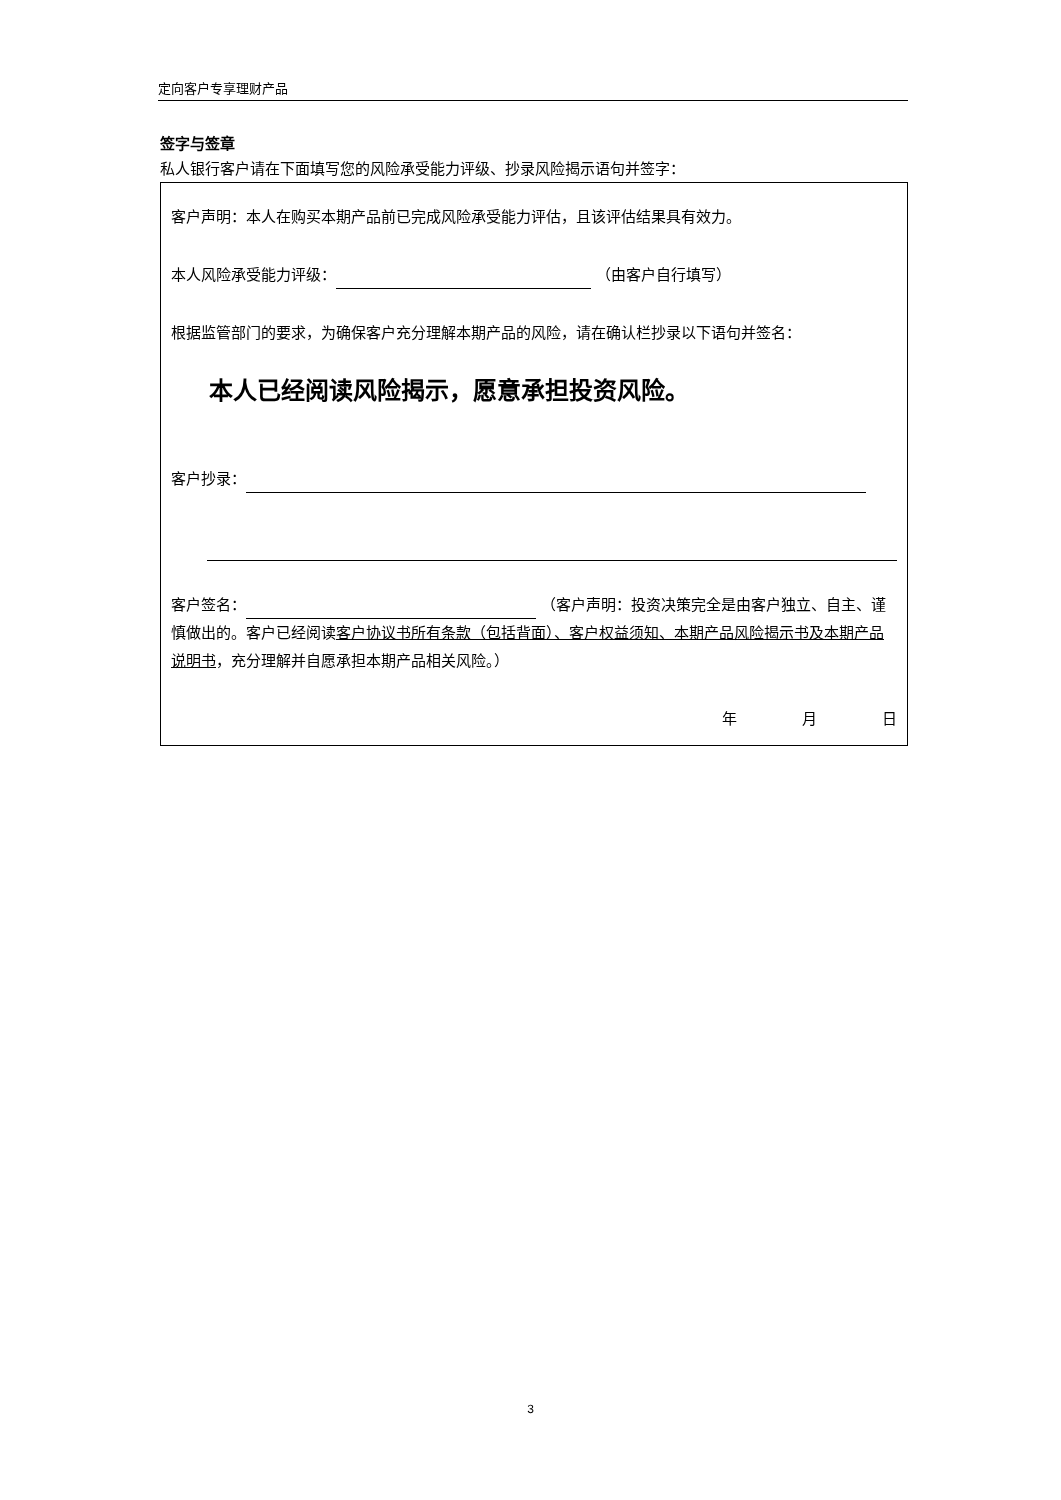定向客户专享理财产品
签字与签章
私人银行客户请在下面填写您的风险承受能力评级、抄录风险揭示语句并签字：
客户声明：本人在购买本期产品前已完成风险承受能力评估，且该评估结果具有效力。
本人风险承受能力评级： （由客户自行填写）
根据监管部门的要求，为确保客户充分理解本期产品的风险，请在确认栏抄录以下语句并签名：
本人已经阅读风险揭示，愿意承担投资风险。
客户抄录：
客户签名： （客户声明：投资决策完全是由客户独立、自主、谨慎做出的。客户已经阅读客户协议书所有条款（包括背面）、客户权益须知、本期产品风险揭示书及本期产品说明书，充分理解并自愿承担本期产品相关风险。）
年 月 日
3